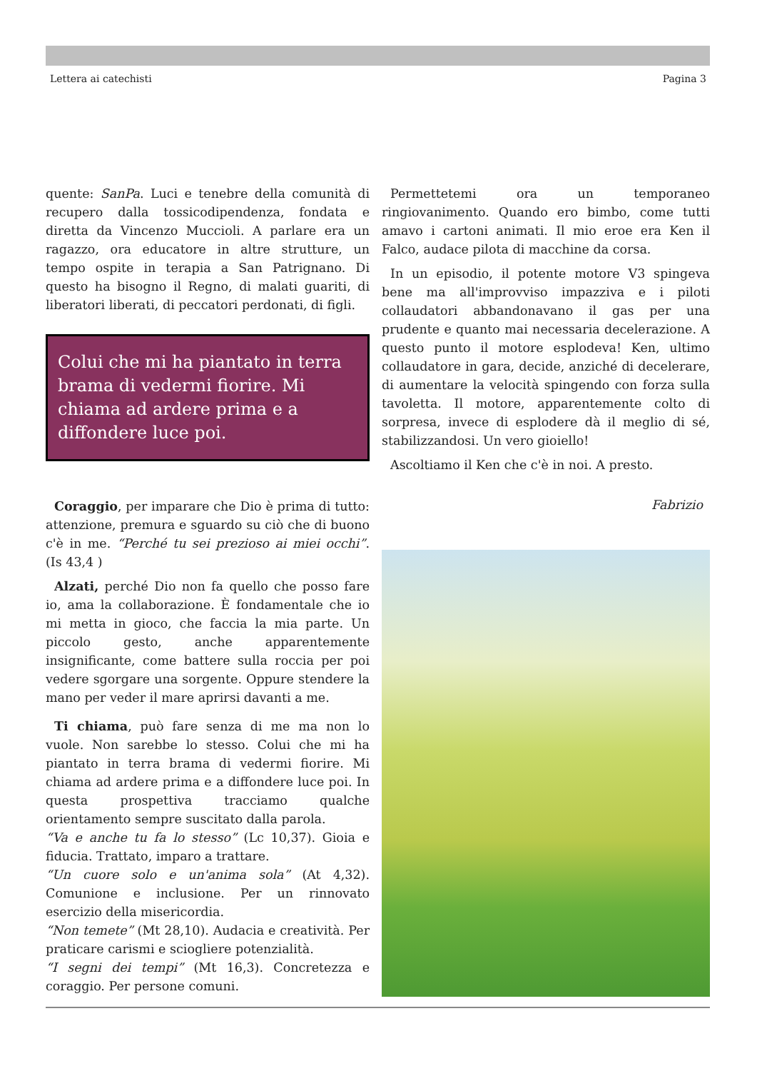Lettera ai catechisti Pagina 3
quente: SanPa. Luci e tenebre della comunità di recupero dalla tossicodipendenza, fondata e diretta da Vincenzo Muccioli. A parlare era un ragazzo, ora educatore in altre strutture, un tempo ospite in terapia a San Patrignano. Di questo ha bisogno il Regno, di malati guariti, di liberatori liberati, di peccatori perdonati, di figli.
Colui che mi ha piantato in terra brama di vedermi fiorire. Mi chiama ad ardere prima e a diffondere luce poi.
Coraggio, per imparare che Dio è prima di tutto: attenzione, premura e sguardo su ciò che di buono c'è in me. “Perché tu sei prezioso ai miei occhi”. (Is 43,4 )
Alzati, perché Dio non fa quello che posso fare io, ama la collaborazione. È fondamentale che io mi metta in gioco, che faccia la mia parte. Un piccolo gesto, anche apparentemente insignificante, come battere sulla roccia per poi vedere sgorgare una sorgente. Oppure stendere la mano per veder il mare aprirsi davanti a me.
Ti chiama, può fare senza di me ma non lo vuole. Non sarebbe lo stesso. Colui che mi ha piantato in terra brama di vedermi fiorire. Mi chiama ad ardere prima e a diffondere luce poi. In questa prospettiva tracciamo qualche orientamento sempre suscitato dalla parola.
“Va e anche tu fa lo stesso” (Lc 10,37). Gioia e fiducia. Trattato, imparo a trattare.
“Un cuore solo e un'anima sola” (At 4,32). Comunione e inclusione. Per un rinnovato esercizio della misericordia.
“Non temete” (Mt 28,10). Audacia e creatività. Per praticare carismi e sciogliere potenzialità.
“I segni dei tempi” (Mt 16,3). Concretezza e coraggio. Per persone comuni.
Permettetemi ora un temporaneo ringiovanimento. Quando ero bimbo, come tutti amavo i cartoni animati. Il mio eroe era Ken il Falco, audace pilota di macchine da corsa.
In un episodio, il potente motore V3 spingeva bene ma all'improvviso impazziva e i piloti collaudatori abbandonavano il gas per una prudente e quanto mai necessaria decelerazione. A questo punto il motore esplodeva! Ken, ultimo collaudatore in gara, decide, anziché di decelerare, di aumentare la velocità spingendo con forza sulla tavoletta. Il motore, apparentemente colto di sorpresa, invece di esplodere dà il meglio di sé, stabilizzandosi. Un vero gioiello!
Ascoltiamo il Ken che c'è in noi. A presto.
Fabrizio